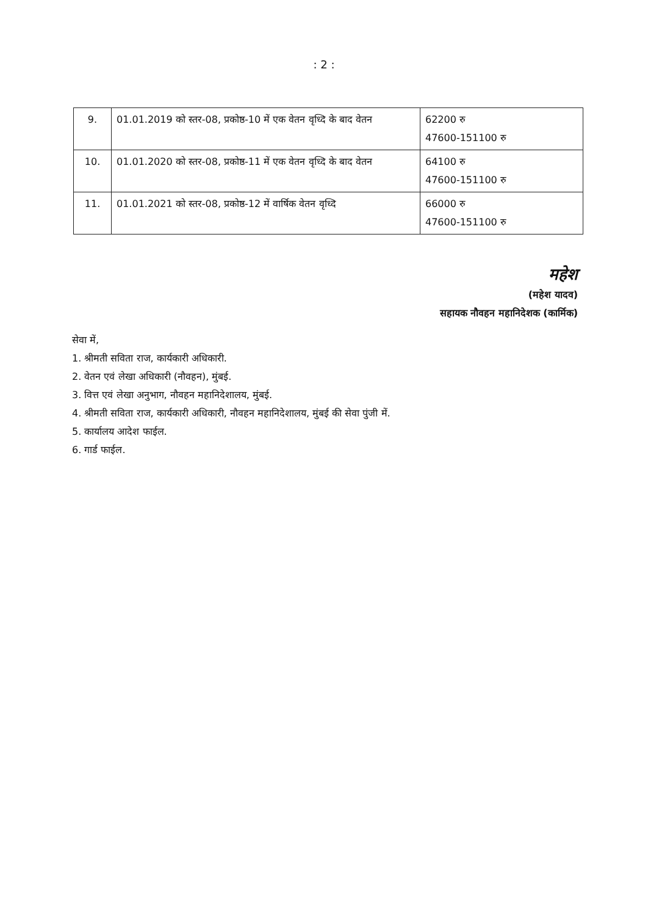: 2 :
| 9. | 01.01.2019 को स्तर-08, प्रकोष्ठ-10 में एक वेतन वृध्दि के बाद वेतन | 62200 रु 47600-151100 रु |
| 10. | 01.01.2020 को स्तर-08, प्रकोष्ठ-11 में एक वेतन वृध्दि के बाद वेतन | 64100 रु 47600-151100 रु |
| 11. | 01.01.2021 को स्तर-08, प्रकोष्ठ-12 में वार्षिक वेतन वृध्दि | 66000 रु 47600-151100 रु |
महेश
(महेश यादव)
सहायक नौवहन महानिदेशक (कार्मिक)
सेवा में,
1. श्रीमती सविता राज, कार्यकारी अधिकारी.
2. वेतन एवं लेखा अधिकारी (नौवहन), मुंबई.
3. वित्त एवं लेखा अनुभाग, नौवहन महानिदेशालय, मुंबई.
4. श्रीमती सविता राज, कार्यकारी अधिकारी, नौवहन महानिदेशालय, मुंबई की सेवा पुंजी में.
5. कार्यालय आदेश फाईल.
6. गार्ड फाईल.